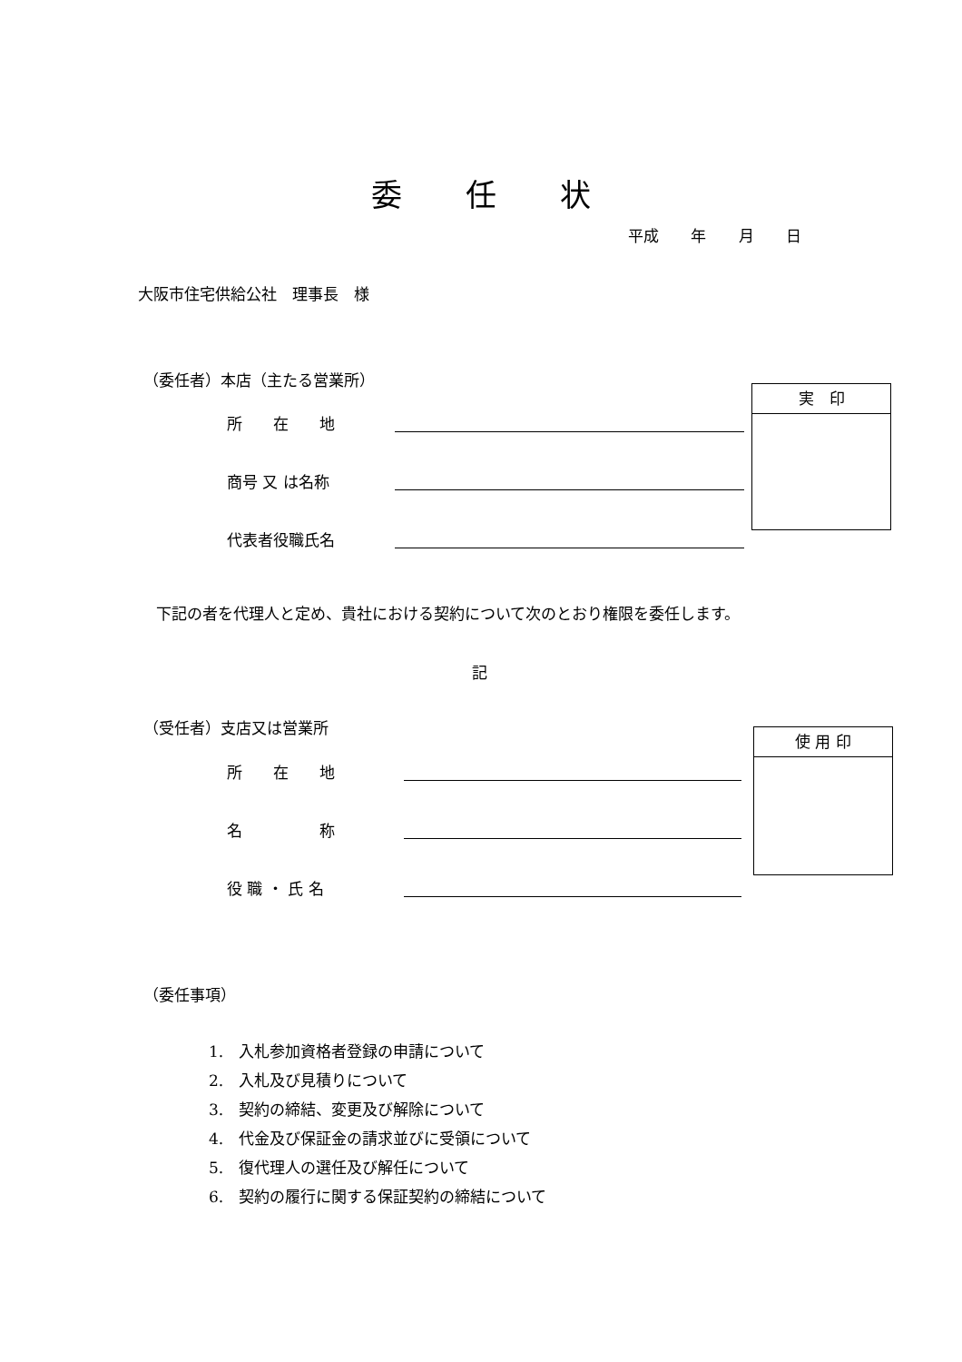委任状
平成 年 月 日
大阪市住宅供給公社　理事長　様
（委任者）本店（主たる営業所）
所　　在　　地
商号 又 は名称
代表者役職氏名
実　印
下記の者を代理人と定め、貴社における契約について次のとおり権限を委任します。
記
（受任者）支店又は営業所
所　　在　　地
名　　　　　称
役 職 ・ 氏 名
使 用 印
（委任事項）
1.　入札参加資格者登録の申請について
2.　入札及び見積りについて
3.　契約の締結、変更及び解除について
4.　代金及び保証金の請求並びに受領について
5.　復代理人の選任及び解任について
6.　契約の履行に関する保証契約の締結について